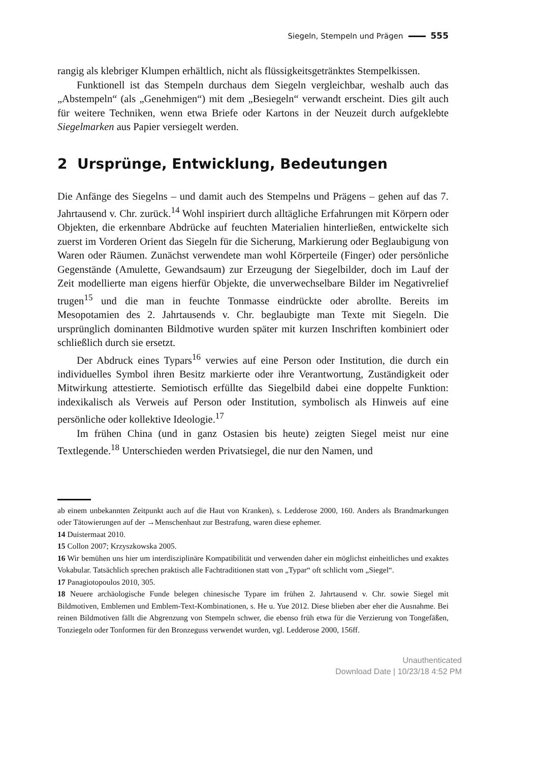Siegeln, Stempeln und Prägen 555
rangig als klebriger Klumpen erhältlich, nicht als flüssigkeitsgetränktes Stempelkis­sen.
Funktionell ist das Stempeln durchaus dem Siegeln vergleichbar, weshalb auch das „Abstempeln“ (als „Genehmigen“) mit dem „Besiegeln“ verwandt erscheint. Dies gilt auch für weitere Techniken, wenn etwa Briefe oder Kartons in der Neuzeit durch aufgeklebte Siegelmarken aus Papier versiegelt werden.
2 Ursprünge, Entwicklung, Bedeutungen
Die Anfänge des Siegelns – und damit auch des Stempelns und Prägens – gehen auf das 7. Jahrtausend v. Chr. zurück.<sup>14</sup> Wohl inspiriert durch alltägliche Erfahrungen mit Körpern oder Objekten, die erkennbare Abdrücke auf feuchten Materialien hin­terließen, entwickelte sich zuerst im Vorderen Orient das Siegeln für die Sicherung, Markierung oder Beglaubigung von Waren oder Räumen. Zunächst verwendete man wohl Körperteile (Finger) oder persönliche Gegenstände (Amulette, Gewandsaum) zur Erzeugung der Siegelbilder, doch im Lauf der Zeit modellierte man eigens hierfür Objekte, die unverwechselbare Bilder im Negativrelief trugen<sup>15</sup> und die man in feuchte Tonmasse eindrückte oder abrollte. Bereits im Mesopotamien des 2. Jahrtau­sends v. Chr. beglaubigte man Texte mit Siegeln. Die ursprünglich dominanten Bild­motive wurden später mit kurzen Inschriften kombiniert oder schließlich durch sie ersetzt.
Der Abdruck eines Typars<sup>16</sup> verwies auf eine Person oder Institution, die durch ein individuelles Symbol ihren Besitz markierte oder ihre Verantwortung, Zuständig­keit oder Mitwirkung attestierte. Semiotisch erfüllte das Siegelbild dabei eine dop­pelte Funktion: indexikalisch als Verweis auf Person oder Institution, symbolisch als Hinweis auf eine persönliche oder kollektive Ideologie.<sup>17</sup>
Im frühen China (und in ganz Ostasien bis heute) zeigten Siegel meist nur eine Textlegende.<sup>18</sup> Unterschieden werden Privatsiegel, die nur den Namen, und
ab einem unbekannten Zeitpunkt auch auf die Haut von Kranken), s. Ledderose 2000, 160. Anders als Brandmarkungen oder Tätowierungen auf der →Menschenhaut zur Bestrafung, waren diese ephemer.
14 Duistermaat 2010.
15 Collon 2007; Krzyszkowska 2005.
16 Wir bemühen uns hier um interdisziplinäre Kompatibilität und verwenden daher ein möglichst einheitliches und exaktes Vokabular. Tatsächlich sprechen praktisch alle Fachtraditionen statt von „Typar“ oft schlicht vom „Siegel“.
17 Panagiotopoulos 2010, 305.
18 Neuere archäologische Funde belegen chinesische Typare im frühen 2. Jahrtausend v. Chr. sowie Siegel mit Bildmotiven, Emblemen und Emblem-Text-Kombinationen, s. He u. Yue 2012. Diese blie­ben aber eher die Ausnahme. Bei reinen Bildmotiven fällt die Abgrenzung von Stempeln schwer, die ebenso früh etwa für die Verzierung von Tongefäßen, Tonziegeln oder Tonformen für den Bronzeguss verwendet wurden, vgl. Ledderose 2000, 156ff.
Unauthenticated
Download Date | 10/23/18 4:52 PM